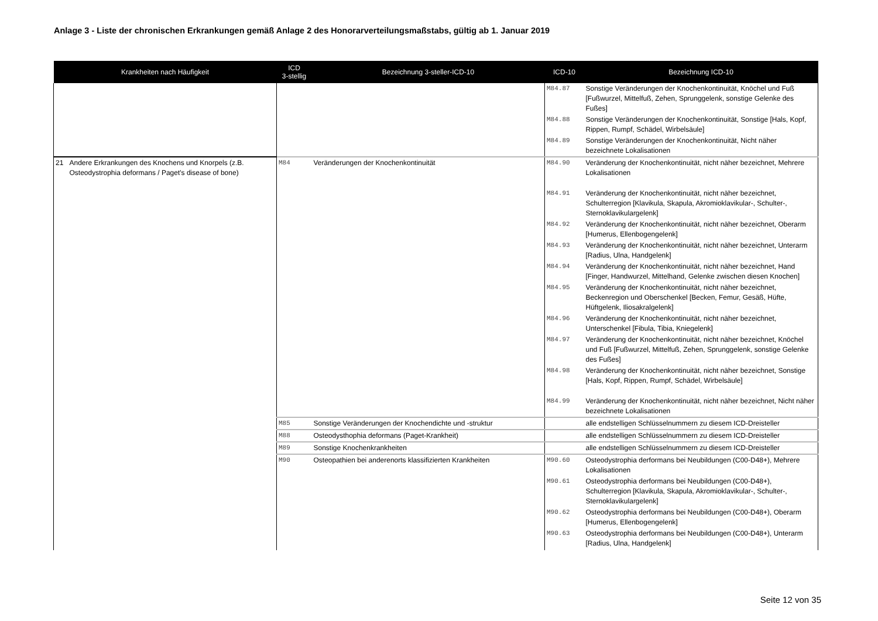Anlage 3 - Liste der chronischen Erkrankungen gemäß Anlage 2 des Honorarverteilungsmaßstabs, gültig ab 1. Januar 2019
| Krankheiten nach Häufigkeit | | ICD 3-stellig | Bezeichnung 3-steller-ICD-10 | ICD-10 | Bezeichnung ICD-10 |
| --- | --- | --- | --- | --- | --- |
| | | | | M84.87 | Sonstige Veränderungen der Knochenkontinuität, Knöchel und Fuß [Fußwurzel, Mittelfuß, Zehen, Sprunggelenk, sonstige Gelenke des Fußes] |
| | | | | M84.88 | Sonstige Veränderungen der Knochenkontinuität, Sonstige [Hals, Kopf, Rippen, Rumpf, Schädel, Wirbelsäule] |
| | | | | M84.89 | Sonstige Veränderungen der Knochenkontinuität, Nicht näher bezeichnete Lokalisationen |
| 21 | Andere Erkrankungen des Knochens und Knorpels (z.B. Osteodystrophia deformans / Paget's disease of bone) | M84 | Veränderungen der Knochenkontinuität | M84.90 | Veränderung der Knochenkontinuität, nicht näher bezeichnet, Mehrere Lokalisationen |
| | | | | M84.91 | Veränderung der Knochenkontinuität, nicht näher bezeichnet, Schulterregion [Klavikula, Skapula, Akromioklavikular-, Schulter-, Sternoklavikulargelenk] |
| | | | | M84.92 | Veränderung der Knochenkontinuität, nicht näher bezeichnet, Oberarm [Humerus, Ellenbogengelenk] |
| | | | | M84.93 | Veränderung der Knochenkontinuität, nicht näher bezeichnet, Unterarm [Radius, Ulna, Handgelenk] |
| | | | | M84.94 | Veränderung der Knochenkontinuität, nicht näher bezeichnet, Hand [Finger, Handwurzel, Mittelhand, Gelenke zwischen diesen Knochen] |
| | | | | M84.95 | Veränderung der Knochenkontinuität, nicht näher bezeichnet, Beckenregion und Oberschenkel [Becken, Femur, Gesäß, Hüfte, Hüftgelenk, Iliosakralgelenk] |
| | | | | M84.96 | Veränderung der Knochenkontinuität, nicht näher bezeichnet, Unterschenkel [Fibula, Tibia, Kniegelenk] |
| | | | | M84.97 | Veränderung der Knochenkontinuität, nicht näher bezeichnet, Knöchel und Fuß [Fußwurzel, Mittelfuß, Zehen, Sprunggelenk, sonstige Gelenke des Fußes] |
| | | | | M84.98 | Veränderung der Knochenkontinuität, nicht näher bezeichnet, Sonstige [Hals, Kopf, Rippen, Rumpf, Schädel, Wirbelsäule] |
| | | | | M84.99 | Veränderung der Knochenkontinuität, nicht näher bezeichnet, Nicht näher bezeichnete Lokalisationen |
| | | M85 | Sonstige Veränderungen der Knochendichte und -struktur | | alle endstelligen Schlüsselnummern zu diesem ICD-Dreisteller |
| | | M88 | Osteodysthophia deformans (Paget-Krankheit) | | alle endstelligen Schlüsselnummern zu diesem ICD-Dreisteller |
| | | M89 | Sonstige Knochenkrankheiten | | alle endstelligen Schlüsselnummern zu diesem ICD-Dreisteller |
| | | M90 | Osteopathien bei anderenorts klassifizierten Krankheiten | M90.60 | Osteodystrophia derformans bei Neubildungen (C00-D48+), Mehrere Lokalisationen |
| | | | | M90.61 | Osteodystrophia derformans bei Neubildungen (C00-D48+), Schulterregion [Klavikula, Skapula, Akromioklavikular-, Schulter-, Sternoklavikulargelenk] |
| | | | | M90.62 | Osteodystrophia derformans bei Neubildungen (C00-D48+), Oberarm [Humerus, Ellenbogengelenk] |
| | | | | M90.63 | Osteodystrophia derformans bei Neubildungen (C00-D48+), Unterarm [Radius, Ulna, Handgelenk] |
Seite 12 von 35